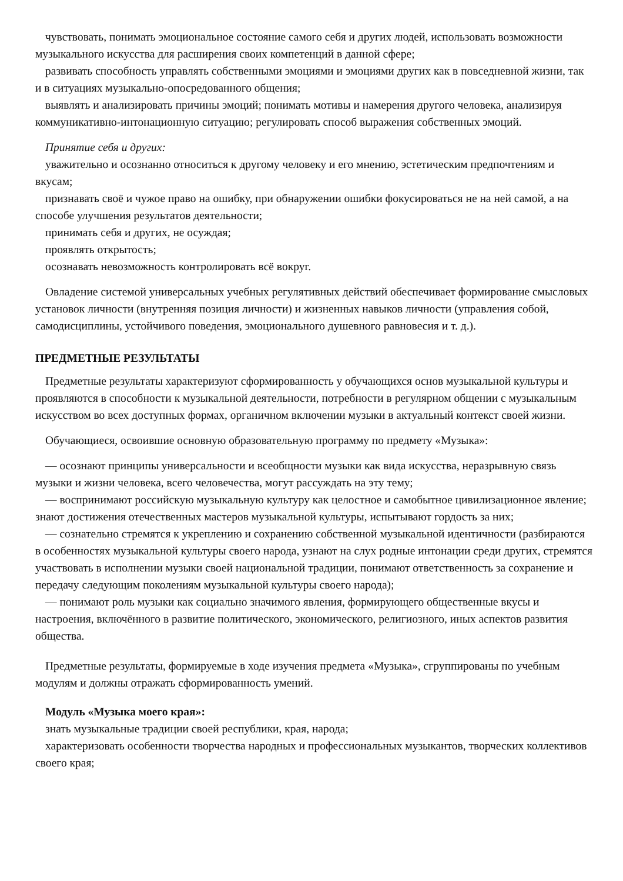чувствовать, понимать эмоциональное состояние самого себя и других людей, использовать возможности музыкального искусства для расширения своих компетенций в данной сфере;
развивать способность управлять собственными эмоциями и эмоциями других как в повседневной жизни, так и в ситуациях музыкально-опосредованного общения;
выявлять и анализировать причины эмоций; понимать мотивы и намерения другого человека, анализируя коммуникативно-интонационную ситуацию; регулировать способ выражения собственных эмоций.
Принятие себя и других:
уважительно и осознанно относиться к другому человеку и его мнению, эстетическим предпочтениям и вкусам;
признавать своё и чужое право на ошибку, при обнаружении ошибки фокусироваться не на ней самой, а на способе улучшения результатов деятельности;
принимать себя и других, не осуждая;
проявлять открытость;
осознавать невозможность контролировать всё вокруг.
Овладение системой универсальных учебных регулятивных действий обеспечивает формирование смысловых установок личности (внутренняя позиция личности) и жизненных навыков личности (управления собой, самодисциплины, устойчивого поведения, эмоционального душевного равновесия и т. д.).
ПРЕДМЕТНЫЕ РЕЗУЛЬТАТЫ
Предметные результаты характеризуют сформированность у обучающихся основ музыкальной культуры и проявляются в способности к музыкальной деятельности, потребности в регулярном общении с музыкальным искусством во всех доступных формах, органичном включении музыки в актуальный контекст своей жизни.
Обучающиеся, освоившие основную образовательную программу по предмету «Музыка»:
— осознают принципы универсальности и всеобщности музыки как вида искусства, неразрывную связь музыки и жизни человека, всего человечества, могут рассуждать на эту тему;
— воспринимают российскую музыкальную культуру как целостное и самобытное цивилизационное явление; знают достижения отечественных мастеров музыкальной культуры, испытывают гордость за них;
— сознательно стремятся к укреплению и сохранению собственной музыкальной идентичности (разбираются в особенностях музыкальной культуры своего народа, узнают на слух родные интонации среди других, стремятся участвовать в исполнении музыки своей национальной традиции, понимают ответственность за сохранение и передачу следующим поколениям музыкальной культуры своего народа);
— понимают роль музыки как социально значимого явления, формирующего общественные вкусы и настроения, включённого в развитие политического, экономического, религиозного, иных аспектов развития общества.
Предметные результаты, формируемые в ходе изучения предмета «Музыка», сгруппированы по учебным модулям и должны отражать сформированность умений.
Модуль «Музыка моего края»:
знать музыкальные традиции своей республики, края, народа;
характеризовать особенности творчества народных и профессиональных музыкантов, творческих коллективов своего края;